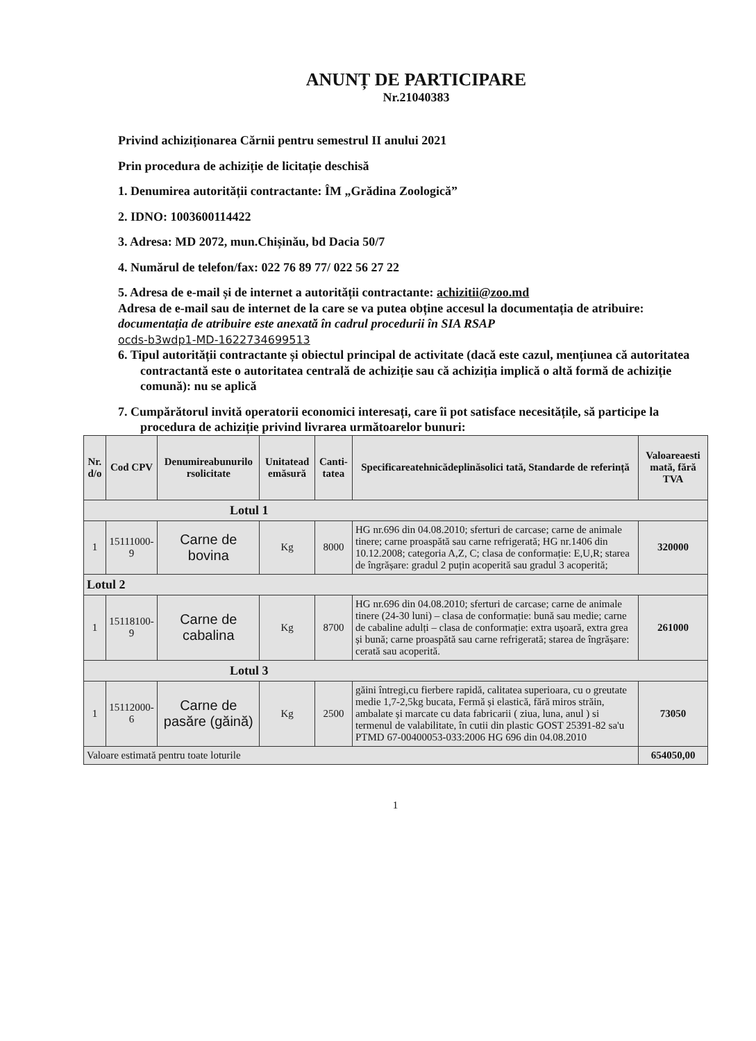ANUNȚ DE PARTICIPARE
Nr.21040383
Privind achiziționarea Cărnii pentru semestrul II anului 2021
Prin procedura de achiziție de licitație deschisă
1. Denumirea autorității contractante: ÎM „Grădina Zoologică”
2. IDNO: 1003600114422
3. Adresa: MD 2072, mun.Chișinău, bd Dacia 50/7
4. Numărul de telefon/fax: 022 76 89 77/ 022 56 27 22
5. Adresa de e-mail și de internet a autorității contractante: achizitii@zoo.md
Adresa de e-mail sau de internet de la care se va putea obține accesul la documentația de atribuire: documentația de atribuire este anexată în cadrul procedurii în SIA RSAP
ocds-b3wdp1-MD-1622734699513
6. Tipul autorității contractante și obiectul principal de activitate (dacă este cazul, mențiunea că autoritatea contractantă este o autoritatea centrală de achiziție sau că achiziția implică o altă formă de achiziție comună): nu se aplică
7. Cumpărătorul invită operatorii economici interesați, care îi pot satisface necesitățile, să participe la procedura de achiziție privind livrarea următoarelor bunuri:
| Nr. d/o | Cod CPV | Denumireabunurilo rsolicitate | Unitatead emăsură | Canti- tatea | Specificareatehnicădeplinăsolici tată, Standarde de referință | Valoareaesti mată, fără TVA |
| --- | --- | --- | --- | --- | --- | --- |
| Lotul 1 | | | | | | |
| 1 | 15111000-9 | Carne de bovina | Kg | 8000 | HG nr.696 din 04.08.2010; sferturi de carcase; carne de animale tinere; carne proaspătă sau carne refrigerată; HG nr.1406 din 10.12.2008; categoria A,Z, C; clasa de conformație: E,U,R; starea de îngrășare: gradul 2 puțin acoperită sau gradul 3 acoperită; | 320000 |
| Lotul 2 | | | | | | |
| 1 | 15118100-9 | Carne de cabalina | Kg | 8700 | HG nr.696 din 04.08.2010; sferturi de carcase; carne de animale tinere (24-30 luni) – clasa de conformație: bună sau medie; carne de cabaline adulți – clasa de conformație: extra ușoară, extra grea și bună; carne proaspătă sau carne refrigerată; starea de îngrășare: cerată sau acoperită. | 261000 |
| Lotul 3 | | | | | | |
| 1 | 15112000-6 | Carne de pasăre (găină) | Kg | 2500 | găini întregi,cu fierbere rapidă, calitatea superioara, cu o greutate medie 1,7-2,5kg bucata, Fermă și elastică, fără miros străin, ambalate și marcate cu data fabricarii ( ziua, luna, anul ) si termenul de valabilitate, în cutii din plastic GOST 25391-82 sa'u PTMD 67-00400053-033:2006 HG 696 din 04.08.2010 | 73050 |
| Valoare estimată pentru toate loturile | | | | | | 654050,00 |
1